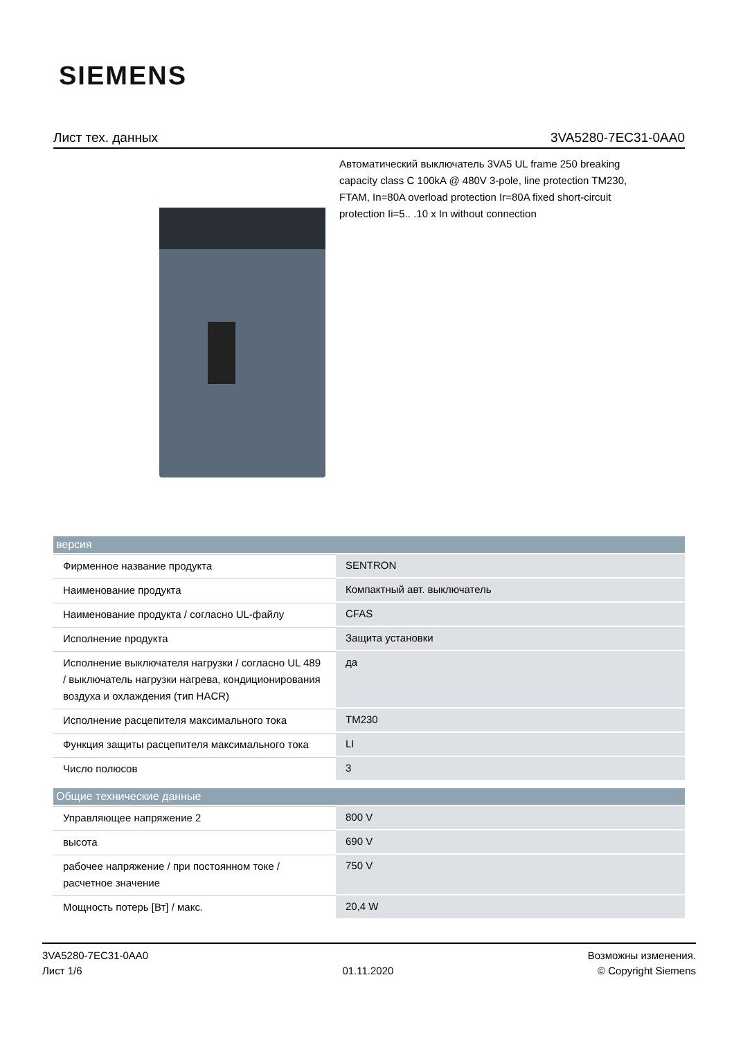SIEMENS
Лист тех. данных 3VA5280-7EC31-0AA0
Автоматический выключатель 3VA5 UL frame 250 breaking capacity class C 100kA @ 480V 3-pole, line protection TM230, FTAM, In=80A overload protection Ir=80A fixed short-circuit protection Ii=5.. .10 x In without connection
| версия | |
| --- | --- |
| Фирменное название продукта | SENTRON |
| Наименование продукта | Компактный авт. выключатель |
| Наименование продукта / согласно UL-файлу | CFAS |
| Исполнение продукта | Защита установки |
| Исполнение выключателя нагрузки / согласно UL 489 / выключатель нагрузки нагрева, кондиционирования воздуха и охлаждения (тип HACR) | да |
| Исполнение расцепителя максимального тока | TM230 |
| Функция защиты расцепителя максимального тока | LI |
| Число полюсов | 3 |
| Общие технические данные | |
| Управляющее напряжение 2 | 800 V |
| высота | 690 V |
| рабочее напряжение / при постоянном токе / расчетное значение | 750 V |
| Мощность потерь [Вт] / макс. | 20,4 W |
3VA5280-7EC31-0AA0
Лист 1/6
01.11.2020
Возможны изменения.
© Copyright Siemens